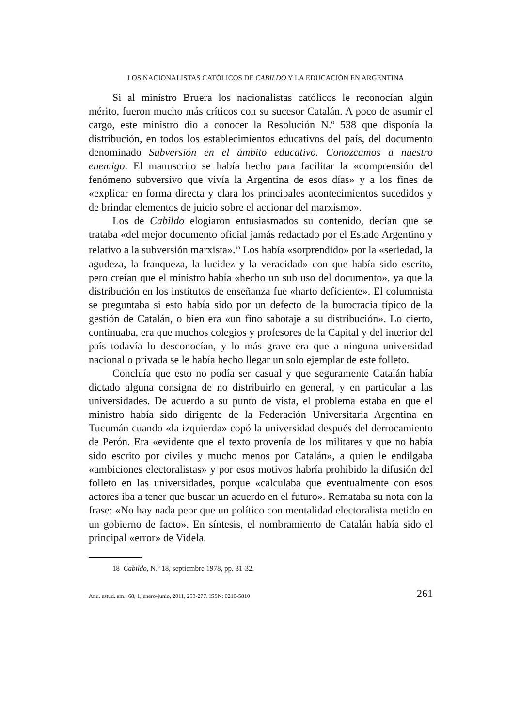LOS NACIONALISTAS CATÓLICOS DE CABILDO Y LA EDUCACIÓN EN ARGENTINA
Si al ministro Bruera los nacionalistas católicos le reconocían algún mérito, fueron mucho más críticos con su sucesor Catalán. A poco de asumir el cargo, este ministro dio a conocer la Resolución N.º 538 que disponía la distribución, en todos los establecimientos educativos del país, del documento denominado Subversión en el ámbito educativo. Conozcamos a nuestro enemigo. El manuscrito se había hecho para facilitar la «comprensión del fenómeno subversivo que vivía la Argentina de esos días» y a los fines de «explicar en forma directa y clara los principales acontecimientos sucedidos y de brindar elementos de juicio sobre el accionar del marxismo».
Los de Cabildo elogiaron entusiasmados su contenido, decían que se trataba «del mejor documento oficial jamás redactado por el Estado Argentino y relativo a la subversión marxista».<sup>18</sup> Los había «sorprendido» por la «seriedad, la agudeza, la franqueza, la lucidez y la veracidad» con que había sido escrito, pero creían que el ministro había «hecho un sub uso del documento», ya que la distribución en los institutos de enseñanza fue «harto deficiente». El columnista se preguntaba si esto había sido por un defecto de la burocracia típico de la gestión de Catalán, o bien era «un fino sabotaje a su distribución». Lo cierto, continuaba, era que muchos colegios y profesores de la Capital y del interior del país todavía lo desconocían, y lo más grave era que a ninguna universidad nacional o privada se le había hecho llegar un solo ejemplar de este folleto.
Concluía que esto no podía ser casual y que seguramente Catalán había dictado alguna consigna de no distribuirlo en general, y en particular a las universidades. De acuerdo a su punto de vista, el problema estaba en que el ministro había sido dirigente de la Federación Universitaria Argentina en Tucumán cuando «la izquierda» copó la universidad después del derrocamiento de Perón. Era «evidente que el texto provenía de los militares y que no había sido escrito por civiles y mucho menos por Catalán», a quien le endilgaba «ambiciones electoralistas» y por esos motivos habría prohibido la difusión del folleto en las universidades, porque «calculaba que eventualmente con esos actores iba a tener que buscar un acuerdo en el futuro». Remataba su nota con la frase: «No hay nada peor que un político con mentalidad electoralista metido en un gobierno de facto». En síntesis, el nombramiento de Catalán había sido el principal «error» de Videla.
18 Cabildo, N.º 18, septiembre 1978, pp. 31-32.
Anu. estud. am., 68, 1, enero-junio, 2011, 253-277. ISSN: 0210-5810 261